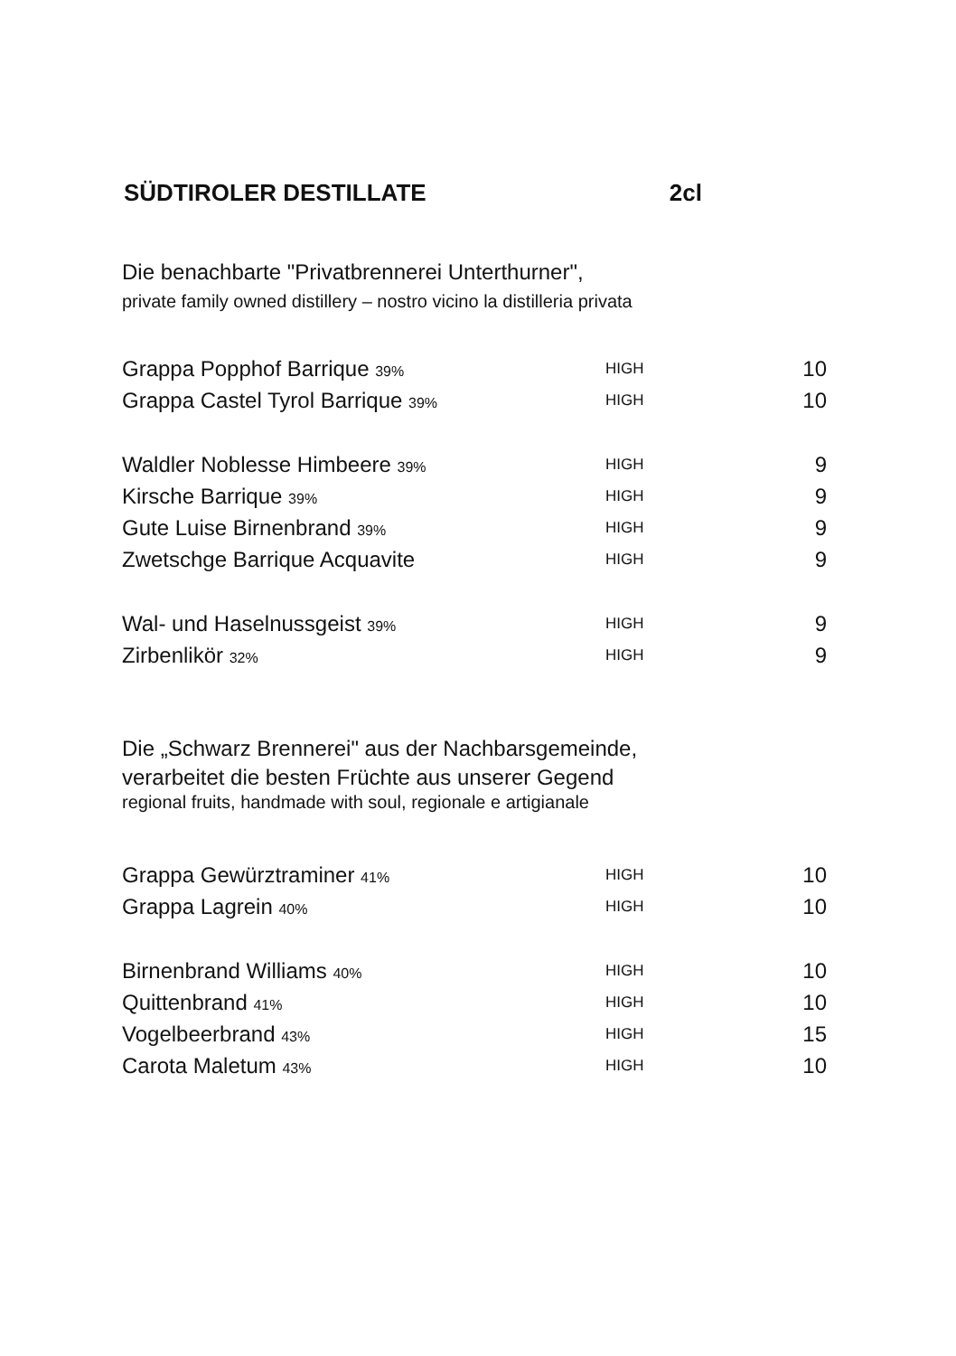SÜDTIROLER DESTILLATE 2cl
Die benachbarte "Privatbrennerei Unterthurner",
private family owned distillery – nostro vicino la distilleria privata
| Grappa Popphof Barrique 39% | HIGH | 10 |
| Grappa Castel Tyrol Barrique 39% | HIGH | 10 |
| Waldler Noblesse Himbeere 39% | HIGH | 9 |
| Kirsche Barrique 39% | HIGH | 9 |
| Gute Luise Birnenbrand 39% | HIGH | 9 |
| Zwetschge Barrique Acquavite | HIGH | 9 |
| Wal- und Haselnussgeist 39% | HIGH | 9 |
| Zirbenlikör 32% | HIGH | 9 |
Die „Schwarz Brennerei" aus der Nachbarsgemeinde,
verarbeitet die besten Früchte aus unserer Gegend
regional fruits, handmade with soul, regionale e artigianale
| Grappa Gewürztraminer 41% | HIGH | 10 |
| Grappa Lagrein 40% | HIGH | 10 |
| Birnenbrand Williams 40% | HIGH | 10 |
| Quittenbrand 41% | HIGH | 10 |
| Vogelbeerbrand 43% | HIGH | 15 |
| Carota Maletum 43% | HIGH | 10 |